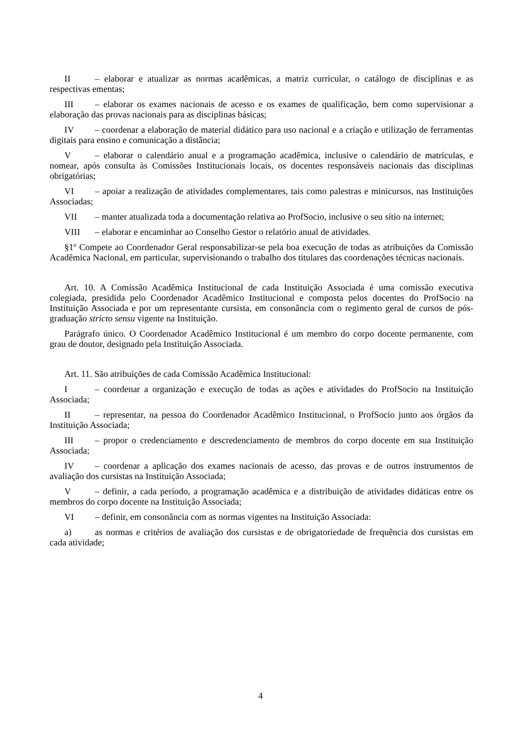II – elaborar e atualizar as normas acadêmicas, a matriz curricular, o catálogo de disciplinas e as respectivas ementas;
III – elaborar os exames nacionais de acesso e os exames de qualificação, bem como supervisionar a elaboração das provas nacionais para as disciplinas básicas;
IV – coordenar a elaboração de material didático para uso nacional e a criação e utilização de ferramentas digitais para ensino e comunicação a distância;
V – elaborar o calendário anual e a programação acadêmica, inclusive o calendário de matrículas, e nomear, após consulta às Comissões Institucionais locais, os docentes responsáveis nacionais das disciplinas obrigatórias;
VI – apoiar a realização de atividades complementares, tais como palestras e minicursos, nas Instituições Associadas;
VII – manter atualizada toda a documentação relativa ao ProfSocio, inclusive o seu sítio na internet;
VIII – elaborar e encaminhar ao Conselho Gestor o relatório anual de atividades.
§1º Compete ao Coordenador Geral responsabilizar-se pela boa execução de todas as atribuições da Comissão Acadêmica Nacional, em particular, supervisionando o trabalho dos titulares das coordenações técnicas nacionais.
Art. 10. A Comissão Acadêmica Institucional de cada Instituição Associada é uma comissão executiva colegiada, presidida pelo Coordenador Acadêmico Institucional e composta pelos docentes do ProfSocio na Instituição Associada e por um representante cursista, em consonância com o regimento geral de cursos de pós-graduação stricto sensu vigente na Instituição.
Parágrafo único. O Coordenador Acadêmico Institucional é um membro do corpo docente permanente, com grau de doutor, designado pela Instituição Associada.
Art. 11. São atribuições de cada Comissão Acadêmica Institucional:
I – coordenar a organização e execução de todas as ações e atividades do ProfSocio na Instituição Associada;
II – representar, na pessoa do Coordenador Acadêmico Institucional, o ProfSocio junto aos órgãos da Instituição Associada;
III – propor o credenciamento e descredenciamento de membros do corpo docente em sua Instituição Associada;
IV – coordenar a aplicação dos exames nacionais de acesso, das provas e de outros instrumentos de avaliação dos cursistas na Instituição Associada;
V – definir, a cada período, a programação acadêmica e a distribuição de atividades didáticas entre os membros do corpo docente na Instituição Associada;
VI – definir, em consonância com as normas vigentes na Instituição Associada:
a) as normas e critérios de avaliação dos cursistas e de obrigatoriedade de frequência dos cursistas em cada atividade;
4